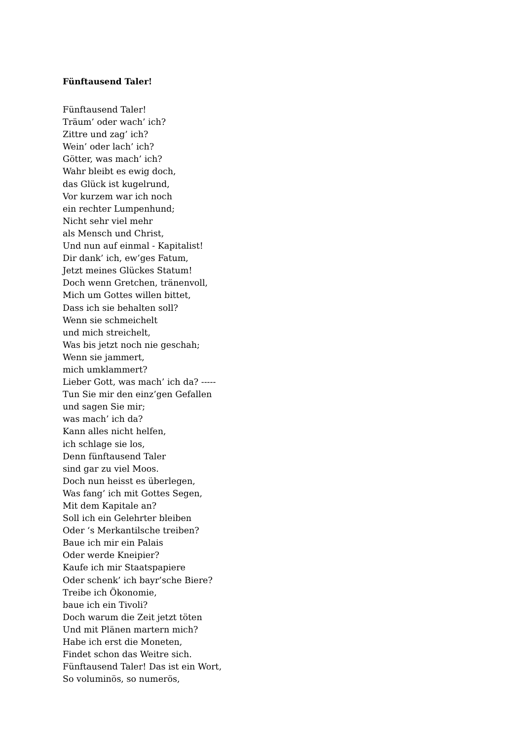Fünftausend Taler!
Fünftausend Taler!
Träum’ oder wach’ ich?
Zittre und zag’ ich?
Wein’ oder lach’ ich?
Götter, was mach’ ich?
Wahr bleibt es ewig doch,
das Glück ist kugelrund,
Vor kurzem war ich noch
ein rechter Lumpenhund;
Nicht sehr viel mehr
als Mensch und Christ,
Und nun auf einmal - Kapitalist!
Dir dank’ ich, ew’ges Fatum,
Jetzt meines Glückes Statum!
Doch wenn Gretchen, tränenvoll,
Mich um Gottes willen bittet,
Dass ich sie behalten soll?
Wenn sie schmeichelt
und mich streichelt,
Was bis jetzt noch nie geschah;
Wenn sie jammert,
mich umklammert?
Lieber Gott, was mach’ ich da? -----
Tun Sie mir den einz’gen Gefallen
und sagen Sie mir;
was mach’ ich da?
Kann alles nicht helfen,
ich schlage sie los,
Denn fünftausend Taler
sind gar zu viel Moos.
Doch nun heisst es überlegen,
Was fang’ ich mit Gottes Segen,
Mit dem Kapitale an?
Soll ich ein Gelehrter bleiben
Oder ‘s Merkantilsche treiben?
Baue ich mir ein Palais
Oder werde Kneipier?
Kaufe ich mir Staatspapiere
Oder schenk’ ich bayr’sche Biere?
Treibe ich Ökonomie,
baue ich ein Tivoli?
Doch warum die Zeit jetzt töten
Und mit Plänen martern mich?
Habe ich erst die Moneten,
Findet schon das Weitre sich.
Fünftausend Taler! Das ist ein Wort,
So voluminös, so numerös,